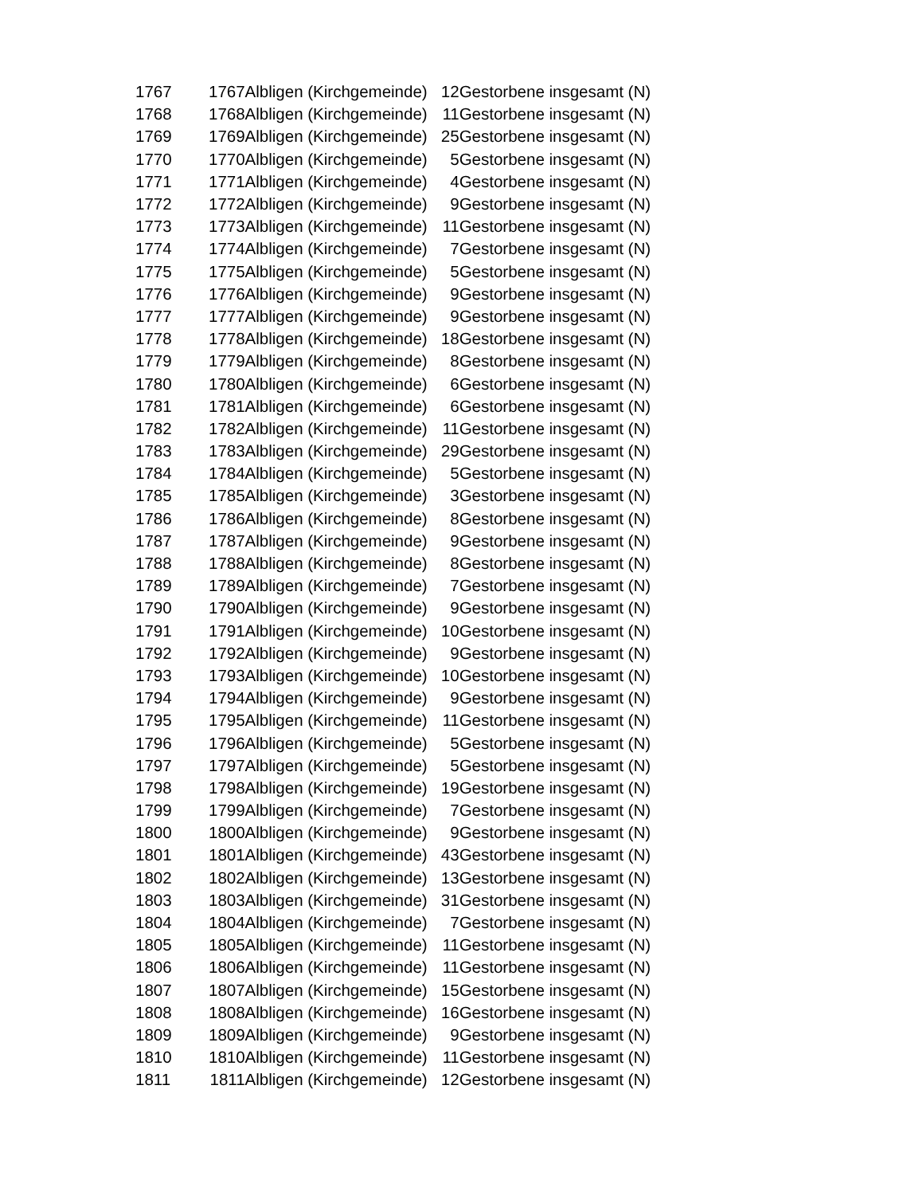| 1767 | 1767 | Albligen (Kirchgemeinde) | 12 | Gestorbene insgesamt (N) |
| 1768 | 1768 | Albligen (Kirchgemeinde) | 11 | Gestorbene insgesamt (N) |
| 1769 | 1769 | Albligen (Kirchgemeinde) | 25 | Gestorbene insgesamt (N) |
| 1770 | 1770 | Albligen (Kirchgemeinde) | 5 | Gestorbene insgesamt (N) |
| 1771 | 1771 | Albligen (Kirchgemeinde) | 4 | Gestorbene insgesamt (N) |
| 1772 | 1772 | Albligen (Kirchgemeinde) | 9 | Gestorbene insgesamt (N) |
| 1773 | 1773 | Albligen (Kirchgemeinde) | 11 | Gestorbene insgesamt (N) |
| 1774 | 1774 | Albligen (Kirchgemeinde) | 7 | Gestorbene insgesamt (N) |
| 1775 | 1775 | Albligen (Kirchgemeinde) | 5 | Gestorbene insgesamt (N) |
| 1776 | 1776 | Albligen (Kirchgemeinde) | 9 | Gestorbene insgesamt (N) |
| 1777 | 1777 | Albligen (Kirchgemeinde) | 9 | Gestorbene insgesamt (N) |
| 1778 | 1778 | Albligen (Kirchgemeinde) | 18 | Gestorbene insgesamt (N) |
| 1779 | 1779 | Albligen (Kirchgemeinde) | 8 | Gestorbene insgesamt (N) |
| 1780 | 1780 | Albligen (Kirchgemeinde) | 6 | Gestorbene insgesamt (N) |
| 1781 | 1781 | Albligen (Kirchgemeinde) | 6 | Gestorbene insgesamt (N) |
| 1782 | 1782 | Albligen (Kirchgemeinde) | 11 | Gestorbene insgesamt (N) |
| 1783 | 1783 | Albligen (Kirchgemeinde) | 29 | Gestorbene insgesamt (N) |
| 1784 | 1784 | Albligen (Kirchgemeinde) | 5 | Gestorbene insgesamt (N) |
| 1785 | 1785 | Albligen (Kirchgemeinde) | 3 | Gestorbene insgesamt (N) |
| 1786 | 1786 | Albligen (Kirchgemeinde) | 8 | Gestorbene insgesamt (N) |
| 1787 | 1787 | Albligen (Kirchgemeinde) | 9 | Gestorbene insgesamt (N) |
| 1788 | 1788 | Albligen (Kirchgemeinde) | 8 | Gestorbene insgesamt (N) |
| 1789 | 1789 | Albligen (Kirchgemeinde) | 7 | Gestorbene insgesamt (N) |
| 1790 | 1790 | Albligen (Kirchgemeinde) | 9 | Gestorbene insgesamt (N) |
| 1791 | 1791 | Albligen (Kirchgemeinde) | 10 | Gestorbene insgesamt (N) |
| 1792 | 1792 | Albligen (Kirchgemeinde) | 9 | Gestorbene insgesamt (N) |
| 1793 | 1793 | Albligen (Kirchgemeinde) | 10 | Gestorbene insgesamt (N) |
| 1794 | 1794 | Albligen (Kirchgemeinde) | 9 | Gestorbene insgesamt (N) |
| 1795 | 1795 | Albligen (Kirchgemeinde) | 11 | Gestorbene insgesamt (N) |
| 1796 | 1796 | Albligen (Kirchgemeinde) | 5 | Gestorbene insgesamt (N) |
| 1797 | 1797 | Albligen (Kirchgemeinde) | 5 | Gestorbene insgesamt (N) |
| 1798 | 1798 | Albligen (Kirchgemeinde) | 19 | Gestorbene insgesamt (N) |
| 1799 | 1799 | Albligen (Kirchgemeinde) | 7 | Gestorbene insgesamt (N) |
| 1800 | 1800 | Albligen (Kirchgemeinde) | 9 | Gestorbene insgesamt (N) |
| 1801 | 1801 | Albligen (Kirchgemeinde) | 43 | Gestorbene insgesamt (N) |
| 1802 | 1802 | Albligen (Kirchgemeinde) | 13 | Gestorbene insgesamt (N) |
| 1803 | 1803 | Albligen (Kirchgemeinde) | 31 | Gestorbene insgesamt (N) |
| 1804 | 1804 | Albligen (Kirchgemeinde) | 7 | Gestorbene insgesamt (N) |
| 1805 | 1805 | Albligen (Kirchgemeinde) | 11 | Gestorbene insgesamt (N) |
| 1806 | 1806 | Albligen (Kirchgemeinde) | 11 | Gestorbene insgesamt (N) |
| 1807 | 1807 | Albligen (Kirchgemeinde) | 15 | Gestorbene insgesamt (N) |
| 1808 | 1808 | Albligen (Kirchgemeinde) | 16 | Gestorbene insgesamt (N) |
| 1809 | 1809 | Albligen (Kirchgemeinde) | 9 | Gestorbene insgesamt (N) |
| 1810 | 1810 | Albligen (Kirchgemeinde) | 11 | Gestorbene insgesamt (N) |
| 1811 | 1811 | Albligen (Kirchgemeinde) | 12 | Gestorbene insgesamt (N) |